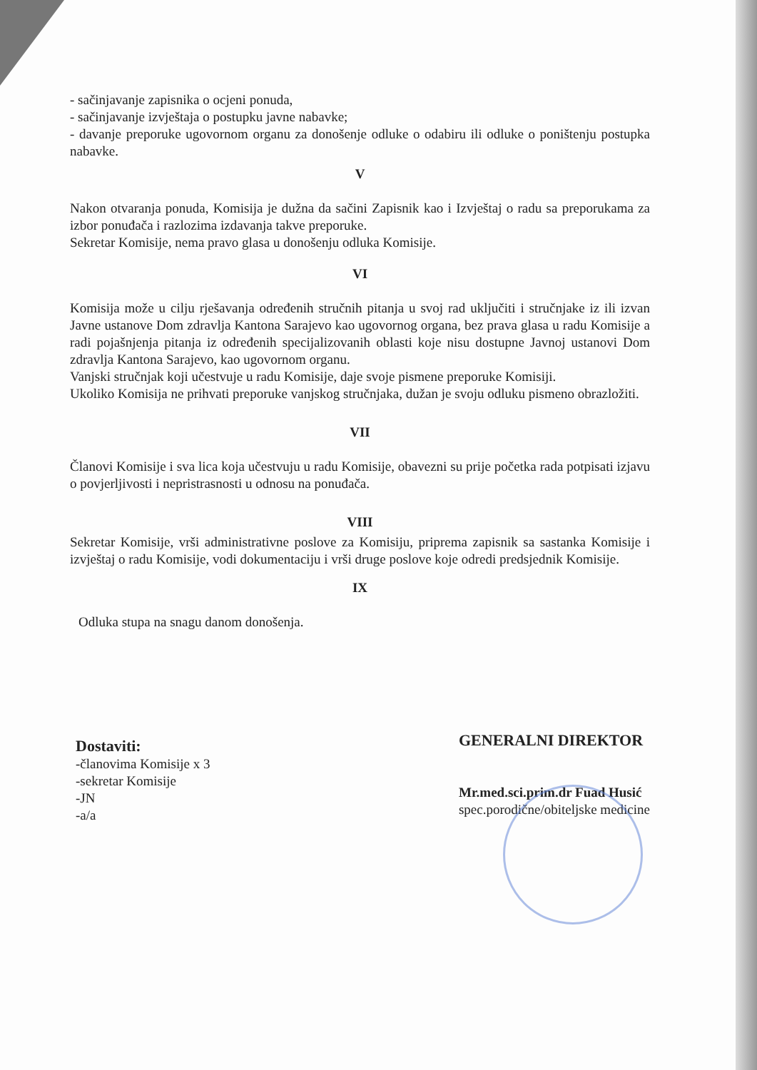- sačinjavanje zapisnika o ocjeni ponuda,
- sačinjavanje izvještaja o postupku javne nabavke;
- davanje preporuke ugovornom organu za donošenje odluke o odabiru ili odluke o poništenju postupka nabavke.
V
Nakon otvaranja ponuda, Komisija je dužna da sačini Zapisnik kao i Izvještaj o radu sa preporukama za izbor ponuđača i razlozima izdavanja takve preporuke.
Sekretar Komisije, nema pravo glasa u donošenju odluka Komisije.
VI
Komisija može u cilju rješavanja određenih stručnih pitanja u svoj rad uključiti i stručnjake iz ili izvan Javne ustanove Dom zdravlja Kantona Sarajevo kao ugovornog organa, bez prava glasa u radu Komisije a radi pojašnjenja pitanja iz određenih specijalizovanih oblasti koje nisu dostupne Javnoj ustanovi Dom zdravlja Kantona Sarajevo, kao ugovornom organu.
Vanjski stručnjak koji učestvuje u radu Komisije, daje svoje pismene preporuke Komisiji.
Ukoliko Komisija ne prihvati preporuke vanjskog stručnjaka, dužan je svoju odluku pismeno obrazložiti.
VII
Članovi Komisije i sva lica koja učestvuju u radu Komisije, obavezni su prije početka rada potpisati izjavu o povjerljivosti i nepristrasnosti u odnosu na ponuđača.
VIII
Sekretar Komisije, vrši administrativne poslove za Komisiju, priprema zapisnik sa sastanka Komisije i izvještaj o radu Komisije, vodi dokumentaciju i vrši druge poslove koje odredi predsjednik Komisije.
IX
Odluka stupa na snagu danom donošenja.
Dostaviti:
-članovima Komisije x 3
-sekretar Komisije
-JN
-a/a
GENERALNI DIREKTOR
Mr.med.sci.prim.dr Fuad Husić
spec.porodične/obiteljske medicine